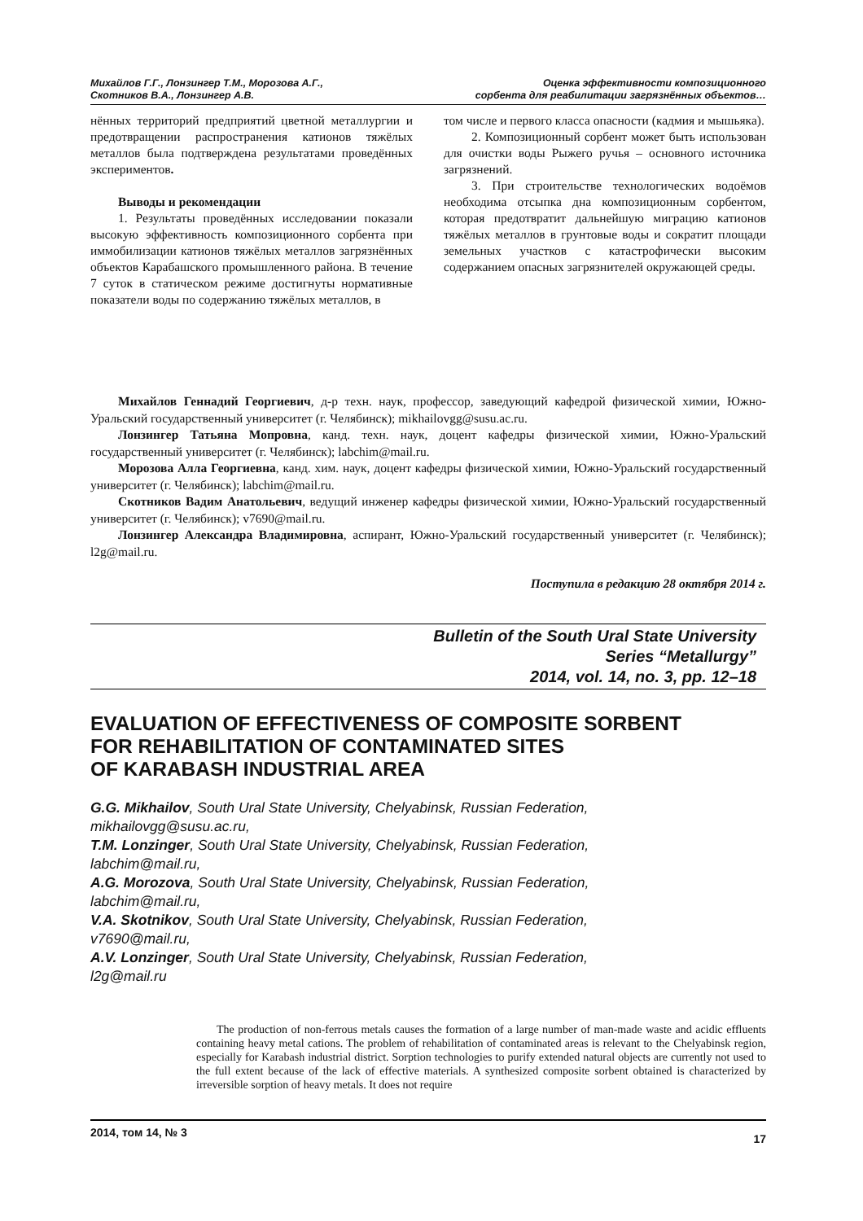Михайлов Г.Г., Лонзингер Т.М., Морозова А.Г.,
Скотников В.А., Лонзингер А.В.
Оценка эффективности композиционного
сорбента для реабилитации загрязнённых объектов…
нённых территорий предприятий цветной металлургии и предотвращении распространения катионов тяжёлых металлов была подтверждена результатами проведённых экспериментов.
Выводы и рекомендации
1. Результаты проведённых исследовании показали высокую эффективность композиционного сорбента при иммобилизации катионов тяжёлых металлов загрязнённых объектов Карабашского промышленного района. В течение 7 суток в статическом режиме достигнуты нормативные показатели воды по содержанию тяжёлых металлов, в
том числе и первого класса опасности (кадмия и мышьяка).
2. Композиционный сорбент может быть использован для очистки воды Рыжего ручья – основного источника загрязнений.
3. При строительстве технологических водоёмов необходима отсыпка дна композиционным сорбентом, которая предотвратит дальнейшую миграцию катионов тяжёлых металлов в грунтовые воды и сократит площади земельных участков с катастрофически высоким содержанием опасных загрязнителей окружающей среды.
Михайлов Геннадий Георгиевич, д-р техн. наук, профессор, заведующий кафедрой физической химии, Южно-Уральский государственный университет (г. Челябинск); mikhailovgg@susu.ac.ru.
Лонзингер Татьяна Мопровна, канд. техн. наук, доцент кафедры физической химии, Южно-Уральский государственный университет (г. Челябинск); labchim@mail.ru.
Морозова Алла Георгиевна, канд. хим. наук, доцент кафедры физической химии, Южно-Уральский государственный университет (г. Челябинск); labchim@mail.ru.
Скотников Вадим Анатольевич, ведущий инженер кафедры физической химии, Южно-Уральский государственный университет (г. Челябинск); v7690@mail.ru.
Лонзингер Александра Владимировна, аспирант, Южно-Уральский государственный университет (г. Челябинск); l2g@mail.ru.
Поступила в редакцию 28 октября 2014 г.
Bulletin of the South Ural State University
Series “Metallurgy”
2014, vol. 14, no. 3, pp. 12–18
EVALUATION OF EFFECTIVENESS OF COMPOSITE SORBENT
FOR REHABILITATION OF CONTAMINATED SITES
OF KARABASH INDUSTRIAL AREA
G.G. Mikhailov, South Ural State University, Chelyabinsk, Russian Federation,
mikhailovgg@susu.ac.ru,
T.M. Lonzinger, South Ural State University, Chelyabinsk, Russian Federation,
labchim@mail.ru,
A.G. Morozova, South Ural State University, Chelyabinsk, Russian Federation,
labchim@mail.ru,
V.A. Skotnikov, South Ural State University, Chelyabinsk, Russian Federation,
v7690@mail.ru,
A.V. Lonzinger, South Ural State University, Chelyabinsk, Russian Federation,
l2g@mail.ru
The production of non-ferrous metals causes the formation of a large number of man-made waste and acidic effluents containing heavy metal cations. The problem of rehabilitation of contaminated areas is relevant to the Chelyabinsk region, especially for Karabash industrial district. Sorption technologies to purify extended natural objects are currently not used to the full extent because of the lack of effective materials. A synthesized composite sorbent obtained is characterized by irreversible sorption of heavy metals. It does not require
2014, том 14, № 3 17